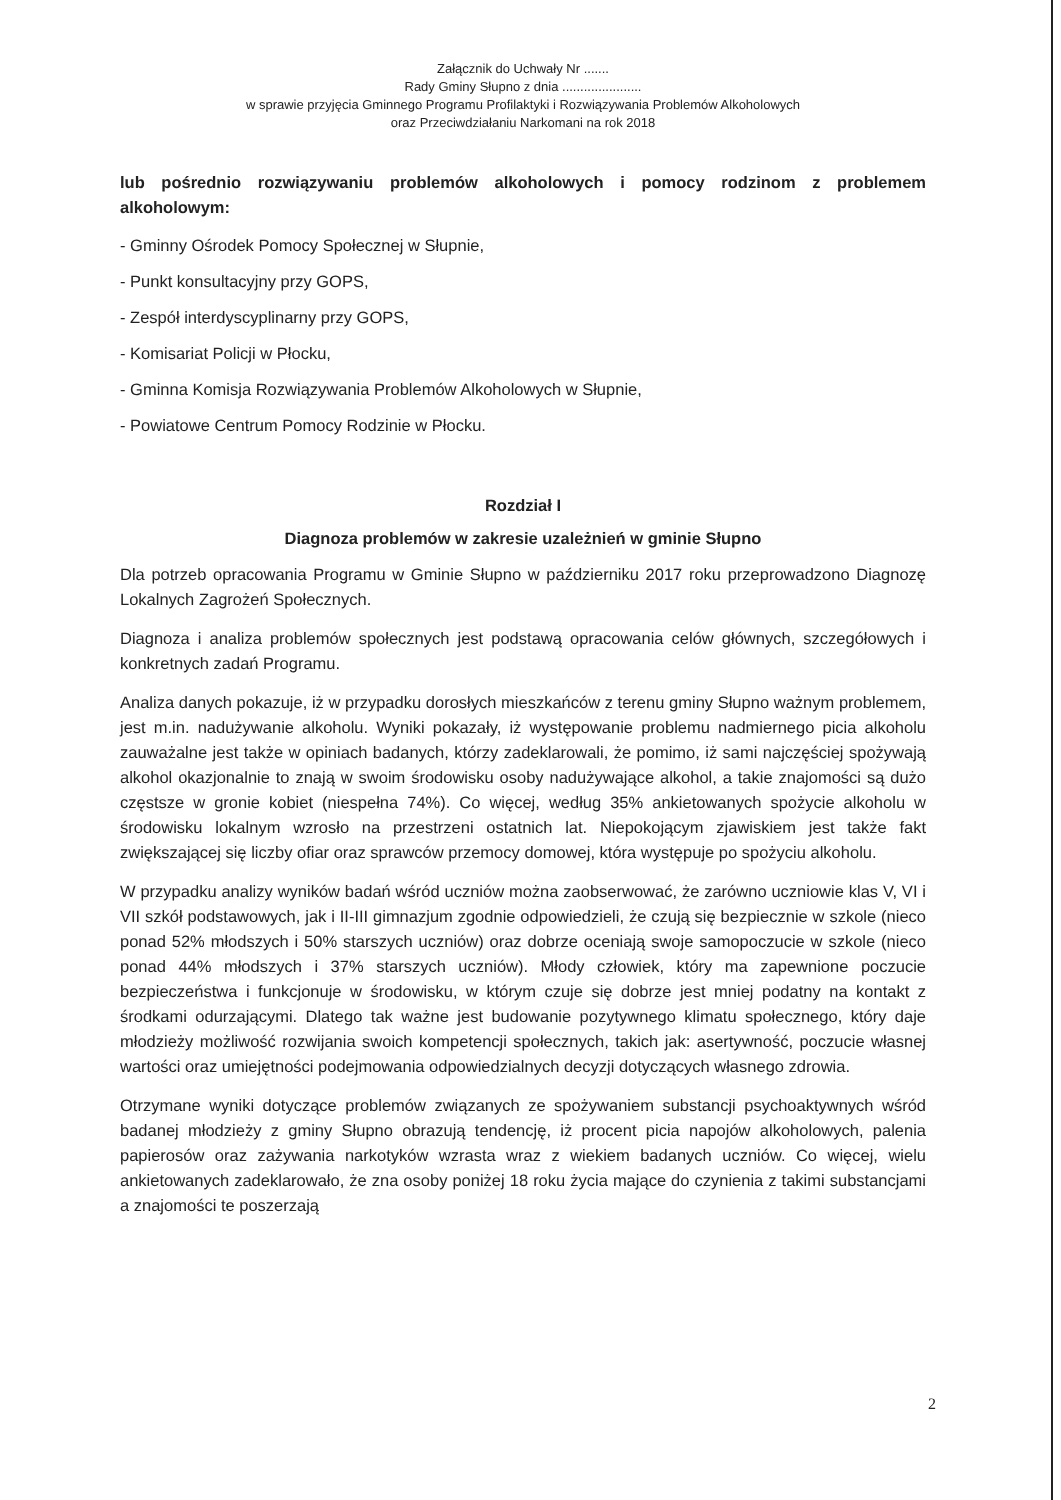Załącznik do Uchwały Nr .......
Rady Gminy Słupno z dnia ......................
w sprawie przyjęcia Gminnego Programu Profilaktyki i Rozwiązywania Problemów Alkoholowych
oraz Przeciwdziałaniu Narkomani na rok 2018
lub pośrednio rozwiązywaniu problemów alkoholowych i pomocy rodzinom z problemem alkoholowym:
- Gminny Ośrodek Pomocy Społecznej w Słupnie,
- Punkt konsultacyjny przy GOPS,
- Zespół interdyscyplinarny przy GOPS,
- Komisariat Policji w Płocku,
- Gminna Komisja Rozwiązywania Problemów Alkoholowych w Słupnie,
- Powiatowe Centrum Pomocy Rodzinie w Płocku.
Rozdział I
Diagnoza problemów w zakresie uzależnień w gminie Słupno
Dla potrzeb opracowania Programu w Gminie Słupno w październiku 2017 roku przeprowadzono Diagnozę Lokalnych Zagrożeń Społecznych.
Diagnoza i analiza problemów społecznych jest podstawą opracowania celów głównych, szczegółowych i konkretnych zadań Programu.
Analiza danych pokazuje, iż w przypadku dorosłych mieszkańców z terenu gminy Słupno ważnym problemem, jest m.in. nadużywanie alkoholu. Wyniki pokazały, iż występowanie problemu nadmiernego picia alkoholu zauważalne jest także w opiniach badanych, którzy zadeklarowali, że pomimo, iż sami najczęściej spożywają alkohol okazjonalnie to znają w swoim środowisku osoby nadużywające alkohol, a takie znajomości są dużo częstsze w gronie kobiet (niespełna 74%). Co więcej, według 35% ankietowanych spożycie alkoholu w środowisku lokalnym wzrosło na przestrzeni ostatnich lat. Niepokojącym zjawiskiem jest także fakt zwiększającej się liczby ofiar oraz sprawców przemocy domowej, która występuje po spożyciu alkoholu.
W przypadku analizy wyników badań wśród uczniów można zaobserwować, że zarówno uczniowie klas V, VI i VII szkół podstawowych, jak i II-III gimnazjum zgodnie odpowiedzieli, że czują się bezpiecznie w szkole (nieco ponad 52% młodszych i 50% starszych uczniów) oraz dobrze oceniają swoje samopoczucie w szkole (nieco ponad 44% młodszych i 37% starszych uczniów). Młody człowiek, który ma zapewnione poczucie bezpieczeństwa i funkcjonuje w środowisku, w którym czuje się dobrze jest mniej podatny na kontakt z środkami odurzającymi. Dlatego tak ważne jest budowanie pozytywnego klimatu społecznego, który daje młodzieży możliwość rozwijania swoich kompetencji społecznych, takich jak: asertywność, poczucie własnej wartości oraz umiejętności podejmowania odpowiedzialnych decyzji dotyczących własnego zdrowia.
Otrzymane wyniki dotyczące problemów związanych ze spożywaniem substancji psychoaktywnych wśród badanej młodzieży z gminy Słupno obrazują tendencję, iż procent picia napojów alkoholowych, palenia papierosów oraz zażywania narkotyków wzrasta wraz z wiekiem badanych uczniów. Co więcej, wielu ankietowanych zadeklarowało, że zna osoby poniżej 18 roku życia mające do czynienia z takimi substancjami a znajomości te poszerzają
2